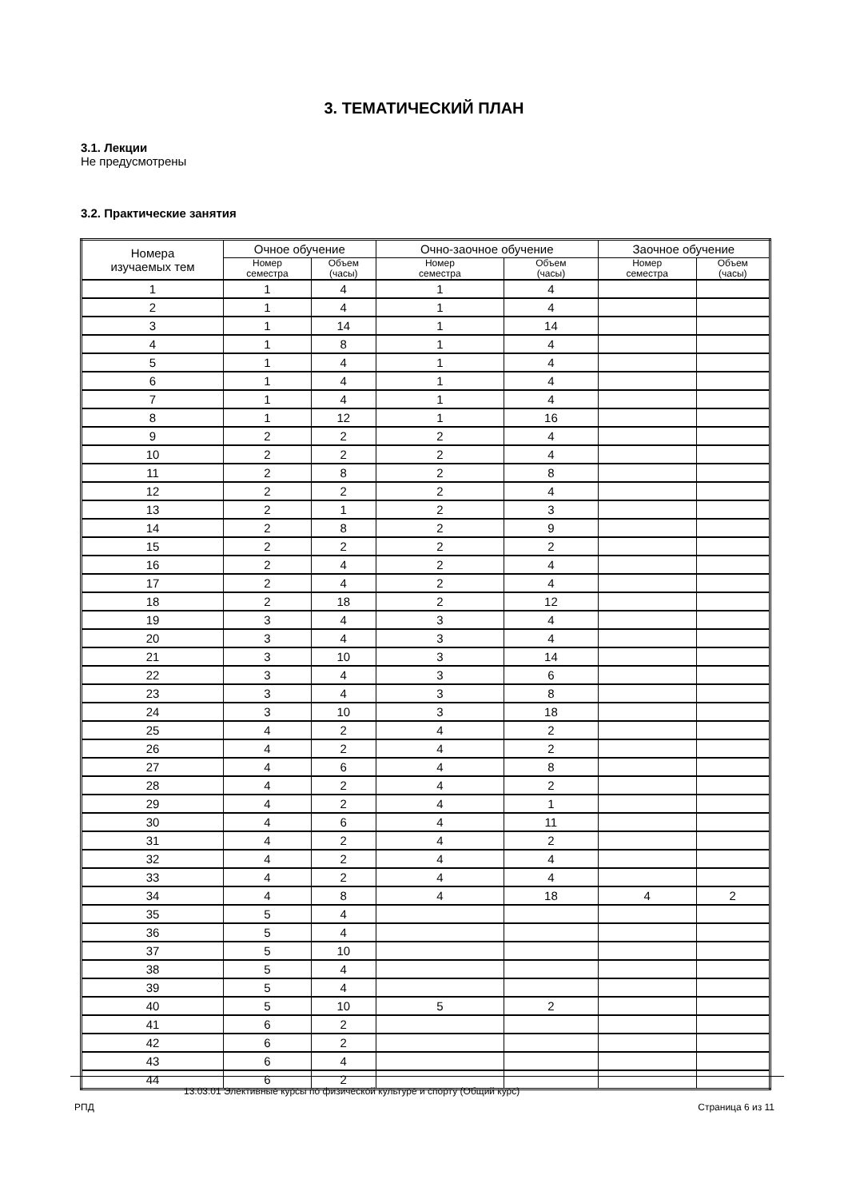3. ТЕМАТИЧЕСКИЙ ПЛАН
3.1. Лекции
Не предусмотрены
3.2. Практические занятия
| Номера изучаемых тем | Очное обучение | | Очно-заочное обучение | | Заочное обучение | |
| --- | --- | --- | --- | --- | --- | --- |
| | Номер семестра | Объем (часы) | Номер семестра | Объем (часы) | Номер семестра | Объем (часы) |
| 1 | 1 | 4 | 1 | 4 | | |
| 2 | 1 | 4 | 1 | 4 | | |
| 3 | 1 | 14 | 1 | 14 | | |
| 4 | 1 | 8 | 1 | 4 | | |
| 5 | 1 | 4 | 1 | 4 | | |
| 6 | 1 | 4 | 1 | 4 | | |
| 7 | 1 | 4 | 1 | 4 | | |
| 8 | 1 | 12 | 1 | 16 | | |
| 9 | 2 | 2 | 2 | 4 | | |
| 10 | 2 | 2 | 2 | 4 | | |
| 11 | 2 | 8 | 2 | 8 | | |
| 12 | 2 | 2 | 2 | 4 | | |
| 13 | 2 | 1 | 2 | 3 | | |
| 14 | 2 | 8 | 2 | 9 | | |
| 15 | 2 | 2 | 2 | 2 | | |
| 16 | 2 | 4 | 2 | 4 | | |
| 17 | 2 | 4 | 2 | 4 | | |
| 18 | 2 | 18 | 2 | 12 | | |
| 19 | 3 | 4 | 3 | 4 | | |
| 20 | 3 | 4 | 3 | 4 | | |
| 21 | 3 | 10 | 3 | 14 | | |
| 22 | 3 | 4 | 3 | 6 | | |
| 23 | 3 | 4 | 3 | 8 | | |
| 24 | 3 | 10 | 3 | 18 | | |
| 25 | 4 | 2 | 4 | 2 | | |
| 26 | 4 | 2 | 4 | 2 | | |
| 27 | 4 | 6 | 4 | 8 | | |
| 28 | 4 | 2 | 4 | 2 | | |
| 29 | 4 | 2 | 4 | 1 | | |
| 30 | 4 | 6 | 4 | 11 | | |
| 31 | 4 | 2 | 4 | 2 | | |
| 32 | 4 | 2 | 4 | 4 | | |
| 33 | 4 | 2 | 4 | 4 | | |
| 34 | 4 | 8 | 4 | 18 | 4 | 2 |
| 35 | 5 | 4 | | | | |
| 36 | 5 | 4 | | | | |
| 37 | 5 | 10 | | | | |
| 38 | 5 | 4 | | | | |
| 39 | 5 | 4 | | | | |
| 40 | 5 | 10 | 5 | 2 | | |
| 41 | 6 | 2 | | | | |
| 42 | 6 | 2 | | | | |
| 43 | 6 | 4 | | | | |
| 44 | 6 | 2 | | | | |
13.03.01 Элективные курсы по физической культуре и спорту (Общий курс)
РПД Страница 6 из 11